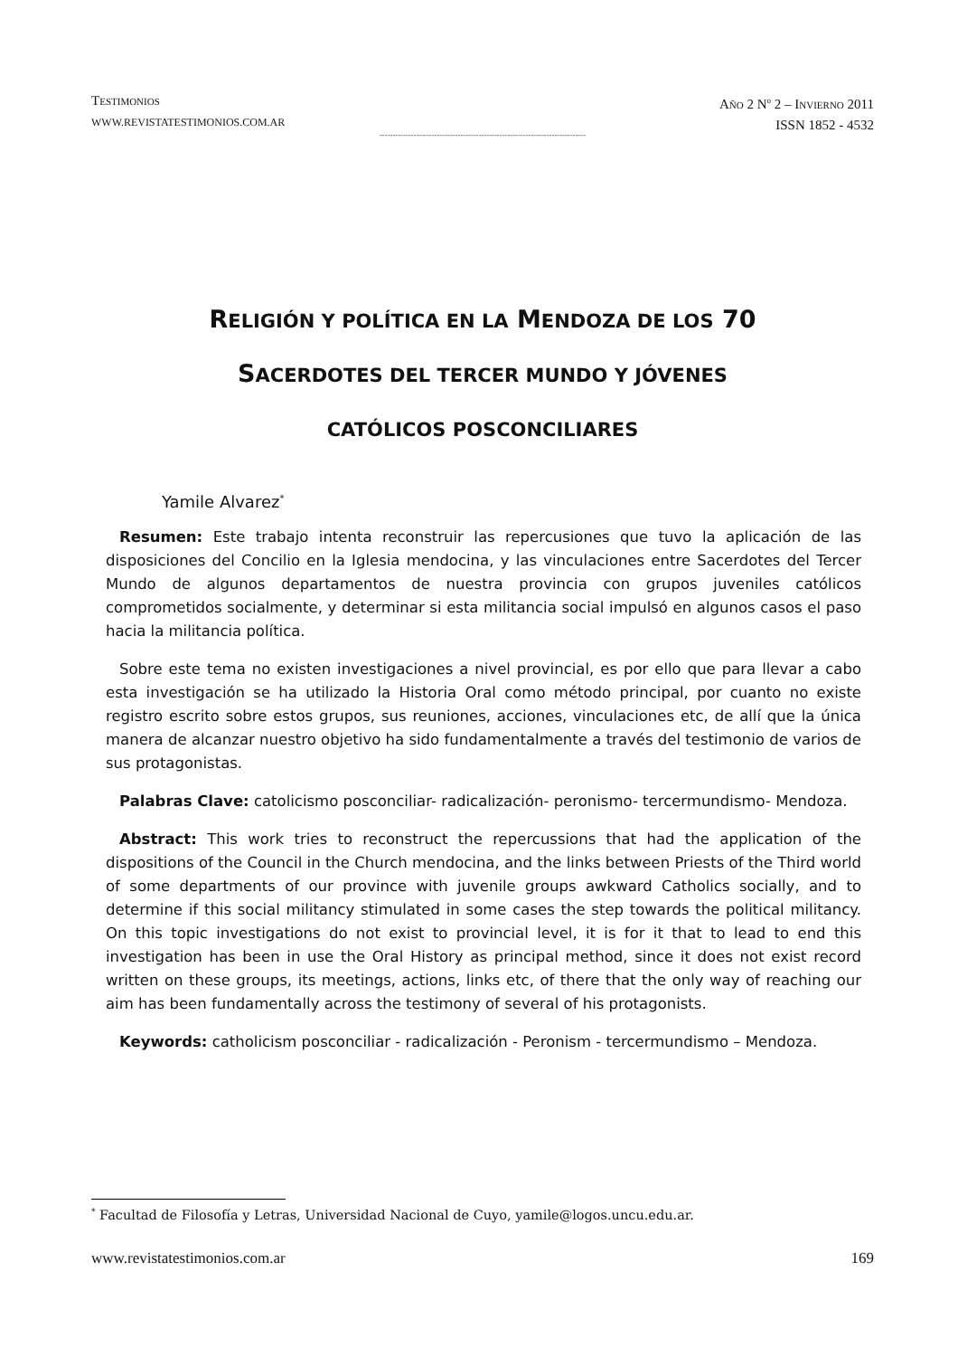TESTIMONIOS
WWW.REVISTATESTIMONIOS.COM.AR
AÑO 2 N<sup>o</sup> 2 – INVIERNO 2011
ISSN 1852 - 4532
-------------------------------------------------------------------------------
RELIGIÓN Y POLÍTICA EN LA MENDOZA DE LOS 70
SACERDOTES DEL TERCER MUNDO Y JÓVENES
CATÓLICOS POSCONCILIARES
Yamile Alvarez<sup>*</sup>
Resumen: Este trabajo intenta reconstruir las repercusiones que tuvo la aplicación de las disposiciones del Concilio en la Iglesia mendocina, y las vinculaciones entre Sacerdotes del Tercer Mundo de algunos departamentos de nuestra provincia con grupos juveniles católicos comprometidos socialmente, y determinar si esta militancia social impulsó en algunos casos el paso hacia la militancia política.
Sobre este tema no existen investigaciones a nivel provincial, es por ello que para llevar a cabo esta investigación se ha utilizado la Historia Oral como método principal, por cuanto no existe registro escrito sobre estos grupos, sus reuniones, acciones, vinculaciones etc, de allí que la única manera de alcanzar nuestro objetivo ha sido fundamentalmente a través del testimonio de varios de sus protagonistas.
Palabras Clave: catolicismo posconciliar- radicalización- peronismo- tercermundismo- Mendoza.
Abstract: This work tries to reconstruct the repercussions that had the application of the dispositions of the Council in the Church mendocina, and the links between Priests of the Third world of some departments of our province with juvenile groups awkward Catholics socially, and to determine if this social militancy stimulated in some cases the step towards the political militancy. On this topic investigations do not exist to provincial level, it is for it that to lead to end this investigation has been in use the Oral History as principal method, since it does not exist record written on these groups, its meetings, actions, links etc, of there that the only way of reaching our aim has been fundamentally across the testimony of several of his protagonists.
Keywords: catholicism posconciliar - radicalización - Peronism - tercermundismo – Mendoza.
<sup>*</sup> Facultad de Filosofía y Letras, Universidad Nacional de Cuyo, yamile@logos.uncu.edu.ar.
www.revistatestimonios.com.ar 169